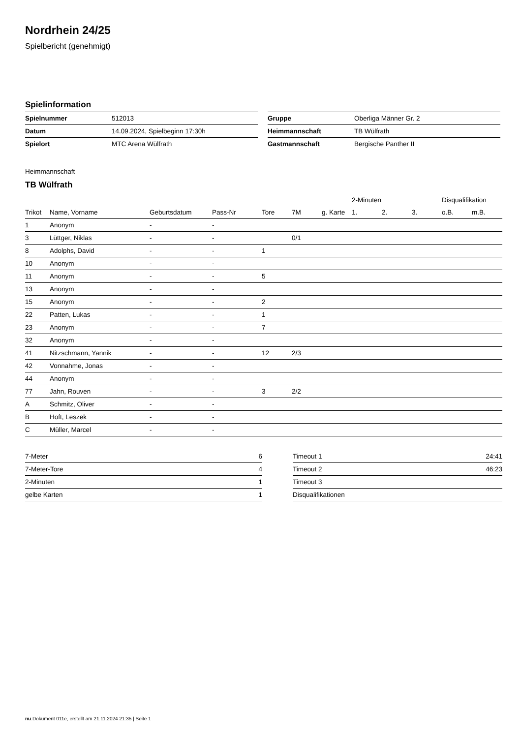Nordrhein 24/25
Spielbericht (genehmigt)
Spielinformation
| Spielnummer | 512013 |
| Datum | 14.09.2024, Spielbeginn 17:30h |
| Spielort | MTC Arena Wülfrath |
| Gruppe | Oberliga Männer Gr. 2 |
| Heimmannschaft | TB Wülfrath |
| Gastmannschaft | Bergische Panther II |
Heimmannschaft
TB Wülfrath
| | | | | | | | 2-Minuten | | | Disqualifikation | |
| --- | --- | --- | --- | --- | --- | --- | --- | --- | --- | --- | --- |
| Trikot | Name, Vorname | Geburtsdatum | Pass-Nr | Tore | 7M | g. Karte | 1. | 2. | 3. | o.B. | m.B. |
| 1 | Anonym | - | - | | | | | | | | |
| 3 | Lüttger, Niklas | - | - | | 0/1 | | | | | | |
| 8 | Adolphs, David | - | - | 1 | | | | | | | |
| 10 | Anonym | - | - | | | | | | | | |
| 11 | Anonym | - | - | 5 | | | | | | | |
| 13 | Anonym | - | - | | | | | | | | |
| 15 | Anonym | - | - | 2 | | | | | | | |
| 22 | Patten, Lukas | - | - | 1 | | | | | | | |
| 23 | Anonym | - | - | 7 | | | | | | | |
| 32 | Anonym | - | - | | | | | | | | |
| 41 | Nitzschmann, Yannik | - | - | 12 | 2/3 | | | | | | |
| 42 | Vonnahme, Jonas | - | - | | | | | | | | |
| 44 | Anonym | - | - | | | | | | | | |
| 77 | Jahn, Rouven | - | - | 3 | 2/2 | | | | | | |
| A | Schmitz, Oliver | - | - | | | | | | | | |
| B | Hoft, Leszek | - | - | | | | | | | | |
| C | Müller, Marcel | - | - | | | | | | | | |
| 7-Meter | 6 |
| 7-Meter-Tore | 4 |
| 2-Minuten | 1 |
| gelbe Karten | 1 |
| Timeout 1 | 24:41 |
| Timeout 2 | 46:23 |
| Timeout 3 | |
| Disqualifikationen | |
nu.Dokument 011e, erstellt am 21.11.2024 21:35 | Seite 1